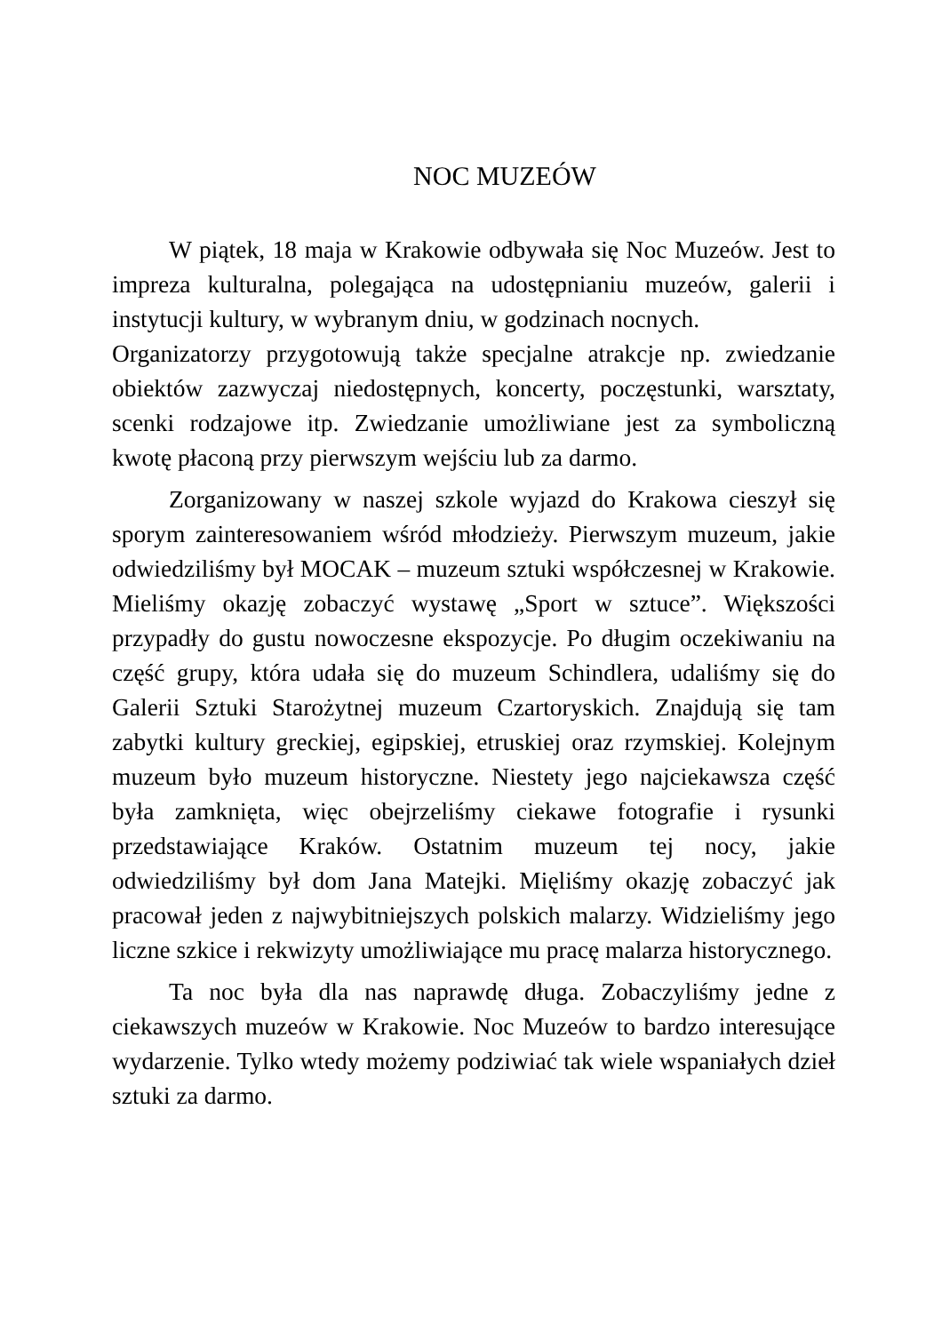NOC MUZEÓW
W piątek, 18 maja w Krakowie odbywała się Noc Muzeów. Jest to impreza kulturalna, polegająca na udostępnianiu muzeów, galerii i instytucji kultury, w wybranym dniu, w godzinach nocnych.
Organizatorzy przygotowują także specjalne atrakcje np. zwiedzanie obiektów zazwyczaj niedostępnych, koncerty, poczęstunki, warsztaty, scenki rodzajowe itp. Zwiedzanie umożliwiane jest za symboliczną kwotę płaconą przy pierwszym wejściu lub za darmo.
Zorganizowany w naszej szkole wyjazd do Krakowa cieszył się sporym zainteresowaniem wśród młodzieży. Pierwszym muzeum, jakie odwiedziliśmy był MOCAK – muzeum sztuki współczesnej w Krakowie. Mieliśmy okazję zobaczyć wystawę „Sport w sztuce”. Większości przypadły do gustu nowoczesne ekspozycje. Po długim oczekiwaniu na część grupy, która udała się do muzeum Schindlera, udaliśmy się do Galerii Sztuki Starożytnej muzeum Czartoryskich. Znajdują się tam zabytki kultury greckiej, egipskiej, etruskiej oraz rzymskiej. Kolejnym muzeum było muzeum historyczne. Niestety jego najciekawsza część była zamknięta, więc obejrzeliśmy ciekawe fotografie i rysunki przedstawiające Kraków. Ostatnim muzeum tej nocy, jakie odwiedziliśmy był dom Jana Matejki. Mięliśmy okazję zobaczyć jak pracował jeden z najwybitniejszych polskich malarzy. Widzieliśmy jego liczne szkice i rekwizyty umożliwiające mu pracę malarza historycznego.
Ta noc była dla nas naprawdę długa. Zobaczyliśmy jedne z ciekawszych muzeów w Krakowie. Noc Muzeów to bardzo interesujące wydarzenie. Tylko wtedy możemy podziwiać tak wiele wspaniałych dzieł sztuki za darmo.